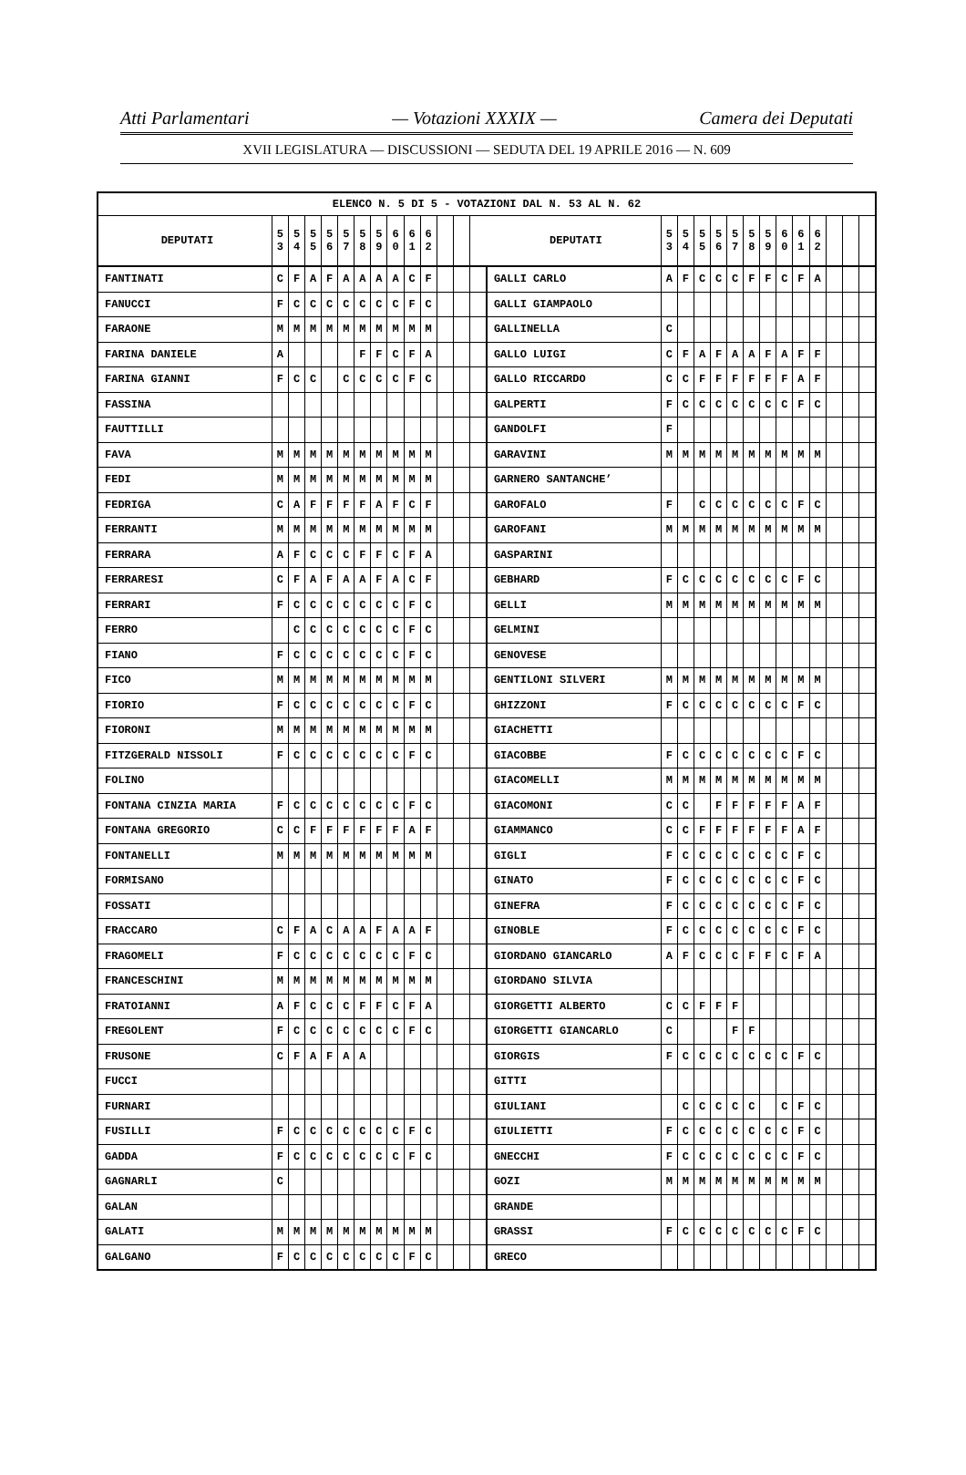Atti Parlamentari — Votazioni XXXIX — Camera dei Deputati
XVII LEGISLATURA — DISCUSSIONI — SEDUTA DEL 19 APRILE 2016 — N. 609
| ELENCO N. 5 DI 5 - VOTAZIONI DAL N. 53 AL N. 62 | | | | | | | | | | | | | | | | | | | | | | | | | | | |
| --- | --- | --- | --- | --- | --- | --- | --- | --- | --- | --- | --- | --- | --- | --- | --- | --- | --- | --- | --- | --- | --- | --- | --- | --- | --- | --- | --- |
| DEPUTATI | 5 3 | 5 4 | 5 5 | 5 6 | 5 7 | 5 8 | 5 9 | 6 0 | 6 1 | 6 2 | | | | DEPUTATI | 5 3 | 5 4 | 5 5 | 5 6 | 5 7 | 5 8 | 5 9 | 6 0 | 6 1 | 6 2 | | | |
| FANTINATI | C | F | A | F | A | A | A | A | C | F | | | | GALLI CARLO | A | F | C | C | C | F | F | C | F | A | | | |
| FANUCCI | F | C | C | C | C | C | C | C | F | C | | | | GALLI GIAMPAOLO | | | | | | | | | | | | | |
| FARAONE | M | M | M | M | M | M | M | M | M | M | | | | GALLINELLA | C | | | | | | | | | | | | |
| FARINA DANIELE | A | | | | | F | F | C | F | A | | | | GALLO LUIGI | C | F | A | F | A | A | F | A | F | F | | | |
| FARINA GIANNI | F | C | C | | C | C | C | C | F | C | | | | GALLO RICCARDO | C | C | F | F | F | F | F | F | A | F | | | |
| FASSINA | | | | | | | | | | | | | | GALPERTI | F | C | C | C | C | C | C | C | F | C | | | |
| FAUTTILLI | | | | | | | | | | | | | | GANDOLFI | F | | | | | | | | | | | | |
| FAVA | M | M | M | M | M | M | M | M | M | M | | | | GARAVINI | M | M | M | M | M | M | M | M | M | M | | | |
| FEDI | M | M | M | M | M | M | M | M | M | M | | | | GARNERO SANTANCHE’ | | | | | | | | | | | | | |
| FEDRIGA | C | A | F | F | F | F | A | F | C | F | | | | GAROFALO | F | | C | C | C | C | C | C | F | C | | | |
| FERRANTI | M | M | M | M | M | M | M | M | M | M | | | | GAROFANI | M | M | M | M | M | M | M | M | M | M | | | |
| FERRARA | A | F | C | C | C | F | F | C | F | A | | | | GASPARINI | | | | | | | | | | | | | |
| FERRARESI | C | F | A | F | A | A | F | A | C | F | | | | GEBHARD | F | C | C | C | C | C | C | C | F | C | | | |
| FERRARI | F | C | C | C | C | C | C | C | F | C | | | | GELLI | M | M | M | M | M | M | M | M | M | M | | | |
| FERRO | | C | C | C | C | C | C | C | F | C | | | | GELMINI | | | | | | | | | | | | | |
| FIANO | F | C | C | C | C | C | C | C | F | C | | | | GENOVESE | | | | | | | | | | | | | |
| FICO | M | M | M | M | M | M | M | M | M | M | | | | GENTILONI SILVERI | M | M | M | M | M | M | M | M | M | M | | | |
| FIORIO | F | C | C | C | C | C | C | C | F | C | | | | GHIZZONI | F | C | C | C | C | C | C | C | F | C | | | |
| FIORONI | M | M | M | M | M | M | M | M | M | M | | | | GIACHETTI | | | | | | | | | | | | | |
| FITZGERALD NISSOLI | F | C | C | C | C | C | C | C | F | C | | | | GIACOBBE | F | C | C | C | C | C | C | C | F | C | | | |
| FOLINO | | | | | | | | | | | | | | GIACOMELLI | M | M | M | M | M | M | M | M | M | M | | | |
| FONTANA CINZIA MARIA | F | C | C | C | C | C | C | C | F | C | | | | GIACOMONI | C | C | | F | F | F | F | F | A | F | | | |
| FONTANA GREGORIO | C | C | F | F | F | F | F | F | A | F | | | | GIAMMANCO | C | C | F | F | F | F | F | F | A | F | | | |
| FONTANELLI | M | M | M | M | M | M | M | M | M | M | | | | GIGLI | F | C | C | C | C | C | C | C | F | C | | | |
| FORMISANO | | | | | | | | | | | | | | GINATO | F | C | C | C | C | C | C | C | F | C | | | |
| FOSSATI | | | | | | | | | | | | | | GINEFRA | F | C | C | C | C | C | C | C | F | C | | | |
| FRACCARO | C | F | A | C | A | A | F | A | A | F | | | | GINOBLE | F | C | C | C | C | C | C | C | F | C | | | |
| FRAGOMELI | F | C | C | C | C | C | C | C | F | C | | | | GIORDANO GIANCARLO | A | F | C | C | C | F | F | C | F | A | | | |
| FRANCESCHINI | M | M | M | M | M | M | M | M | M | M | | | | GIORDANO SILVIA | | | | | | | | | | | | | |
| FRATOIANNI | A | F | C | C | C | F | F | C | F | A | | | | GIORGETTI ALBERTO | C | C | F | F | F | | | | | | | | |
| FREGOLENT | F | C | C | C | C | C | C | C | F | C | | | | GIORGETTI GIANCARLO | C | | | | F | F | | | | | | | |
| FRUSONE | C | F | A | F | A | A | | | | | | | | GIORGIS | F | C | C | C | C | C | C | C | F | C | | | |
| FUCCI | | | | | | | | | | | | | | GITTI | | | | | | | | | | | | | |
| FURNARI | | | | | | | | | | | | | | GIULIANI | | C | C | C | C | C | | C | F | C | | | |
| FUSILLI | F | C | C | C | C | C | C | C | F | C | | | | GIULIETTI | F | C | C | C | C | C | C | C | F | C | | | |
| GADDA | F | C | C | C | C | C | C | C | F | C | | | | GNECCHI | F | C | C | C | C | C | C | C | F | C | | | |
| GAGNARLI | C | | | | | | | | | | | | | GOZI | M | M | M | M | M | M | M | M | M | M | | | |
| GALAN | | | | | | | | | | | | | | GRANDE | | | | | | | | | | | | | |
| GALATI | M | M | M | M | M | M | M | M | M | M | | | | GRASSI | F | C | C | C | C | C | C | C | F | C | | | |
| GALGANO | F | C | C | C | C | C | C | C | F | C | | | | GRECO | | | | | | | | | | | | | |